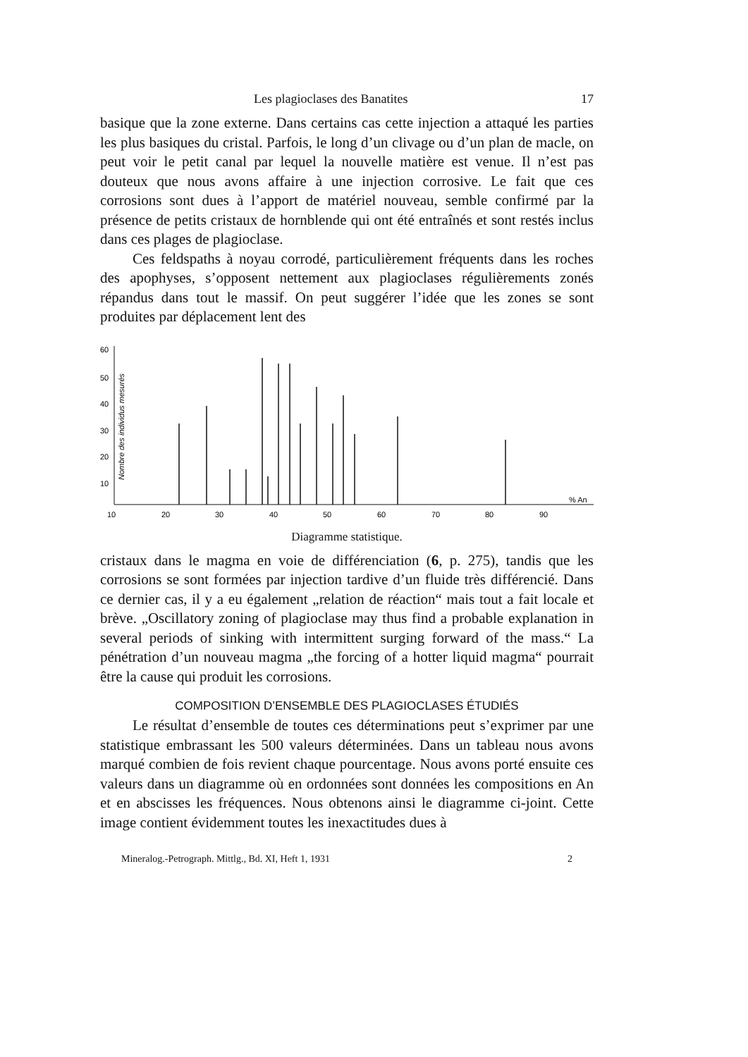Les plagioclases des Banatites 17
basique que la zone externe. Dans certains cas cette injection a attaqué les parties les plus basiques du cristal. Parfois, le long d’un clivage ou d’un plan de macle, on peut voir le petit canal par lequel la nouvelle matière est venue. Il n’est pas douteux que nous avons affaire à une injection corrosive. Le fait que ces corrosions sont dues à l’apport de matériel nouveau, semble confirmé par la présence de petits cristaux de hornblende qui ont été entraînés et sont restés inclus dans ces plages de plagioclase.
Ces feldspaths à noyau corrodé, particulièrement fréquents dans les roches des apophyses, s’opposent nettement aux plagioclases régulièrements zonés répandus dans tout le massif. On peut suggérer l’idée que les zones se sont produites par déplacement lent des
60
50
40
30
20
10
Nombre des individus mesurés
10
20
30
40
50
60
70
80
90
% An
Diagramme statistique.
cristaux dans le magma en voie de différenciation (6, p. 275), tandis que les corrosions se sont formées par injection tardive d’un fluide très différencié. Dans ce dernier cas, il y a eu également „relation de réaction“ mais tout a fait locale et brève. „Oscillatory zoning of plagioclase may thus find a probable explanation in several periods of sinking with intermittent surging forward of the mass.“ La pénétration d’un nouveau magma „the forcing of a hotter liquid magma“ pourrait être la cause qui produit les corrosions.
COMPOSITION D’ENSEMBLE DES PLAGIOCLASES ÉTUDIÉS
Le résultat d’ensemble de toutes ces déterminations peut s’exprimer par une statistique embrassant les 500 valeurs déterminées. Dans un tableau nous avons marqué combien de fois revient chaque pourcentage. Nous avons porté ensuite ces valeurs dans un diagramme où en ordonnées sont données les compositions en An et en abscisses les fréquences. Nous obtenons ainsi le diagramme ci-joint. Cette image contient évidemment toutes les inexactitudes dues à
Mineralog.-Petrograph. Mittlg., Bd. XI, Heft 1, 1931 2